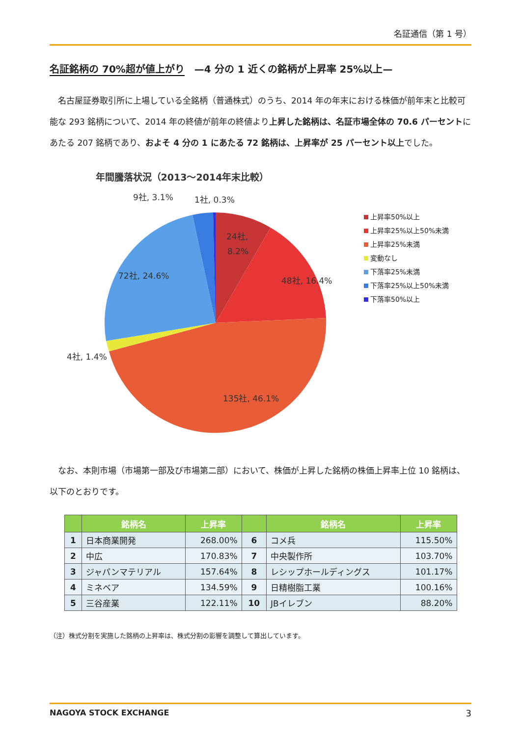名証通信（第 1 号）
名証銘柄の 70%超が値上がり　—4 分の 1 近くの銘柄が上昇率 25%以上—
名古屋証券取引所に上場している全銘柄（普通株式）のうち、2014 年の年末における株価が前年末と比較可能な 293 銘柄について、2014 年の終値が前年の終値より上昇した銘柄は、名証市場全体の 70.6 パーセントにあたる 207 銘柄であり、およそ 4 分の 1 にあたる 72 銘柄は、上昇率が 25 パーセント以上でした。
年間騰落状況（2013～2014年末比較）
24社,
8.2%
48社, 16.4%
135社, 46.1%
4社, 1.4%
72社, 24.6%
9社, 3.1%
1社, 0.3%
上昇率50%以上
上昇率25%以上50%未満
上昇率25%未満
変動なし
下落率25%未満
下落率25%以上50%未満
下落率50%以上
なお、本則市場（市場第一部及び市場第二部）において、株価が上昇した銘柄の株価上昇率上位 10 銘柄は、以下のとおりです。
| | 銘柄名 | 上昇率 | | 銘柄名 | 上昇率 |
| --- | --- | --- | --- | --- | --- |
| 1 | 日本商業開発 | 268.00% | 6 | コメ兵 | 115.50% |
| 2 | 中広 | 170.83% | 7 | 中央製作所 | 103.70% |
| 3 | ジャパンマテリアル | 157.64% | 8 | レシップホールディングス | 101.17% |
| 4 | ミネベア | 134.59% | 9 | 日精樹脂工業 | 100.16% |
| 5 | 三谷産業 | 122.11% | 10 | JBイレブン | 88.20% |
（注）株式分割を実施した銘柄の上昇率は、株式分割の影響を調整して算出しています。
NAGOYA STOCK EXCHANGE 3